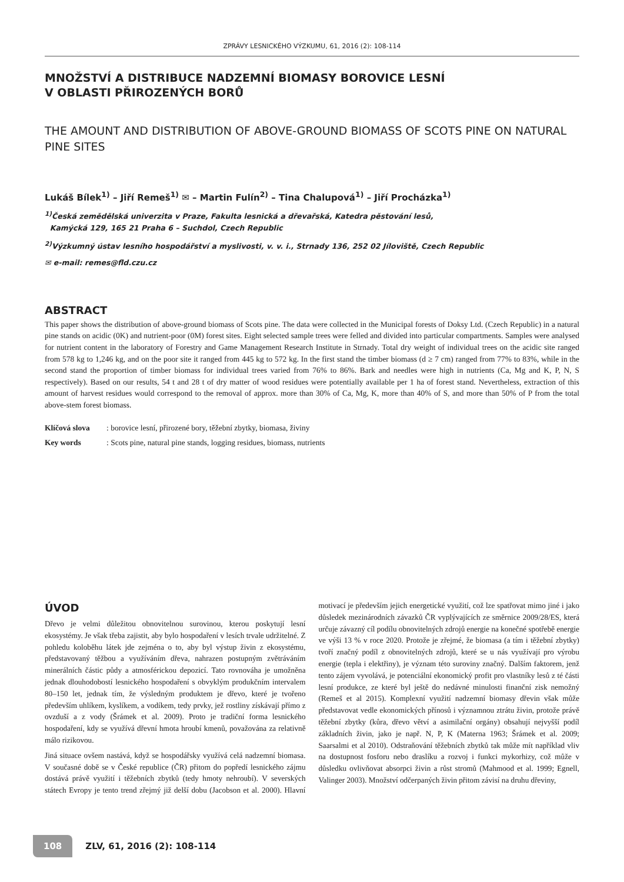ZPRÁVY LESNICKÉHO VÝZKUMU, 61, 2016 (2): 108-114
MNOŽSTVÍ A DISTRIBUCE NADZEMNÍ BIOMASY BOROVICE LESNÍ
V OBLASTI PŘIROZENÝCH BORŮ
THE AMOUNT AND DISTRIBUTION OF ABOVE-GROUND BIOMASS OF SCOTS PINE ON NATURAL PINE SITES
Lukáš Bílek<sup>1)</sup> – Jiří Remeš<sup>1)</sup> ✉ – Martin Fulín<sup>2)</sup> – Tina Chalupová<sup>1)</sup> – Jiří Procházka<sup>1)</sup>
<sup>1)</sup> Česká zemědělská univerzita v Praze, Fakulta lesnická a dřevařská, Katedra pěstování lesů,
Kamýcká 129, 165 21 Praha 6 – Suchdol, Czech Republic
<sup>2)</sup> Výzkumný ústav lesního hospodářství a myslivosti, v. v. i., Strnady 136, 252 02 Jíloviště, Czech Republic
✉ e-mail: remes@fld.czu.cz
ABSTRACT
This paper shows the distribution of above-ground biomass of Scots pine. The data were collected in the Municipal forests of Doksy Ltd. (Czech Republic) in a natural pine stands on acidic (0K) and nutrient-poor (0M) forest sites. Eight selected sample trees were felled and divided into particular compartments. Samples were analysed for nutrient content in the laboratory of Forestry and Game Management Research Institute in Strnady. Total dry weight of individual trees on the acidic site ranged from 578 kg to 1,246 kg, and on the poor site it ranged from 445 kg to 572 kg. In the first stand the timber biomass (d ≥ 7 cm) ranged from 77% to 83%, while in the second stand the proportion of timber biomass for individual trees varied from 76% to 86%. Bark and needles were high in nutrients (Ca, Mg and K, P, N, S respectively). Based on our results, 54 t and 28 t of dry matter of wood residues were potentially available per 1 ha of forest stand. Nevertheless, extraction of this amount of harvest residues would correspond to the removal of approx. more than 30% of Ca, Mg, K, more than 40% of S, and more than 50% of P from the total above-stem forest biomass.
Klíčová slova: borovice lesní, přirozené bory, těžební zbytky, biomasa, živiny
Key words: Scots pine, natural pine stands, logging residues, biomass, nutrients
ÚVOD
Dřevo je velmi důležitou obnovitelnou surovinou, kterou poskytují lesní ekosystémy. Je však třeba zajistit, aby bylo hospodaření v lesích trvale udržitelné. Z pohledu koloběhu látek jde zejména o to, aby byl výstup živin z ekosystému, představovaný těžbou a využíváním dřeva, nahrazen postupným zvětráváním minerálních částic půdy a atmosférickou depozicí. Tato rovnováha je umožněna jednak dlouhodobostí lesnického hospodaření s obvyklým produkčním intervalem 80–150 let, jednak tím, že výsledným produktem je dřevo, které je tvořeno především uhlíkem, kyslíkem, a vodíkem, tedy prvky, jež rostliny získávají přímo z ovzduší a z vody (Šrámek et al. 2009). Proto je tradiční forma lesnického hospodaření, kdy se využívá dřevní hmota hroubí kmenů, považována za relativně málo rizikovou.
Jiná situace ovšem nastává, když se hospodářsky využívá celá nadzemní biomasa. V současné době se v České republice (ČR) přitom do popředí lesnického zájmu dostává právě využití i těžebních zbytků (tedy hmoty nehroubí). V severských státech Evropy je tento trend zřejmý již delší dobu (Jacobson et al. 2000). Hlavní motivací je především jejich energetické využití, což lze spatřovat mimo jiné i jako důsledek mezinárodních závazků ČR vyplývajících ze směrnice 2009/28/ES, která určuje závazný cíl podílu obnovitelných zdrojů energie na konečné spotřebě energie ve výši 13 % v roce 2020. Protože je zřejmé, že biomasa (a tím i těžební zbytky) tvoří značný podíl z obnovitelných zdrojů, které se u nás využívají pro výrobu energie (tepla i elektřiny), je význam této suroviny značný. Dalším faktorem, jenž tento zájem vyvolává, je potenciální ekonomický profit pro vlastníky lesů z té části lesní produkce, ze které byl ještě do nedávné minulosti finanční zisk nemožný (Remeš et al 2015). Komplexní využití nadzemní biomasy dřevin však může představovat vedle ekonomických přínosů i významnou ztrátu živin, protože právě těžební zbytky (kůra, dřevo větví a asimilační orgány) obsahují nejvyšší podíl základních živin, jako je např. N, P, K (Materna 1963; Šrámek et al. 2009; Saarsalmi et al 2010). Odstraňování těžebních zbytků tak může mít například vliv na dostupnost fosforu nebo draslíku a rozvoj i funkci mykorhizy, což může v důsledku ovlivňovat absorpci živin a růst stromů (Mahmood et al. 1999; Egnell, Valinger 2003). Množství odčerpaných živin přitom závisí na druhu dřeviny,
108 ZLV, 61, 2016 (2): 108-114